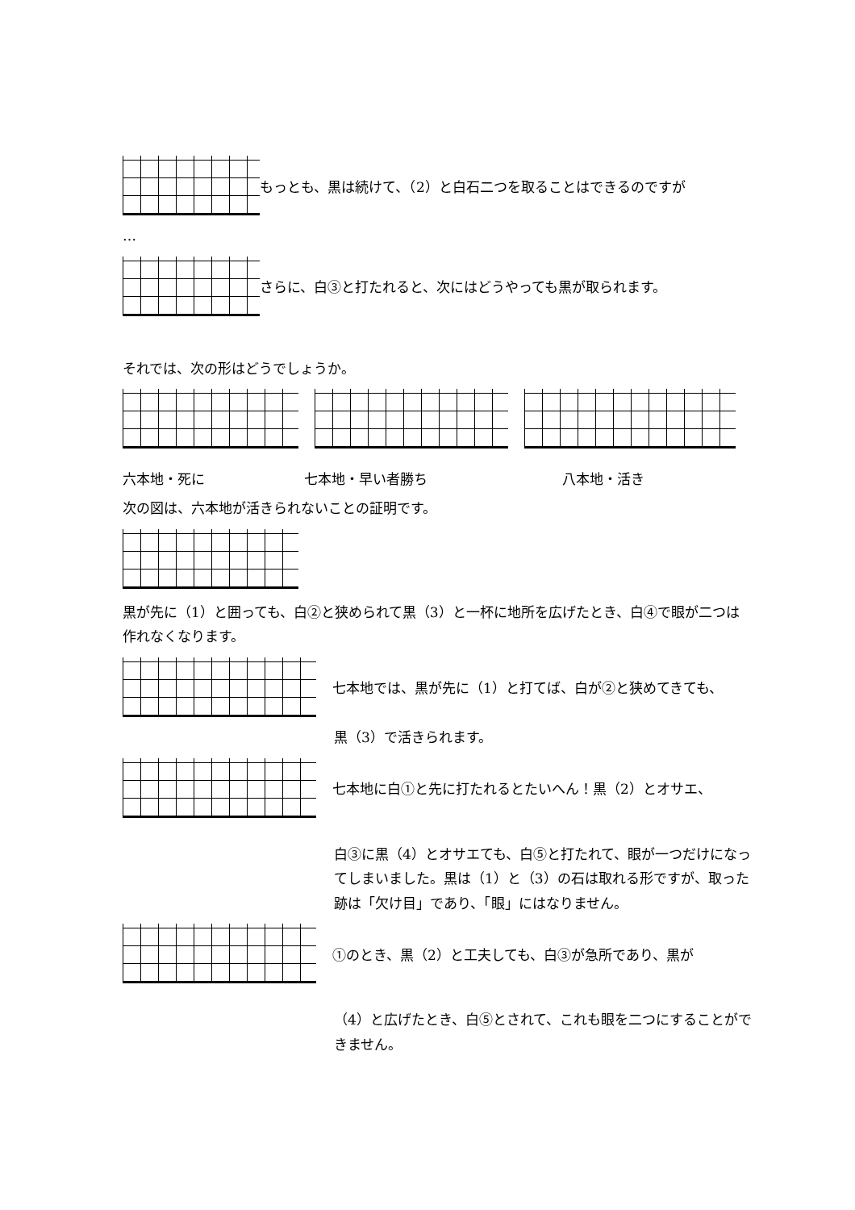もっとも、黒は続けて、（2）と白石二つを取ることはできるのですが
…
さらに、白③と打たれると、次にはどうやっても黒が取られます。
それでは、次の形はどうでしょうか。
六本地・死に 七本地・早い者勝ち 八本地・活き
次の図は、六本地が活きられないことの証明です。
黒が先に（1）と囲っても、白②と狭められて黒（3）と一杯に地所を広げたとき、白④で眼が二つは作れなくなります。
七本地では、黒が先に（1）と打てば、白が②と狭めてきても、
黒（3）で活きられます。
七本地に白①と先に打たれるとたいへん！黒（2）とオサエ、
白③に黒（4）とオサエても、白⑤と打たれて、眼が一つだけになってしまいました。黒は（1）と（3）の石は取れる形ですが、取った跡は「欠け目」であり、「眼」にはなりません。
①のとき、黒（2）と工夫しても、白③が急所であり、黒が
（4）と広げたとき、白⑤とされて、これも眼を二つにすることができません。